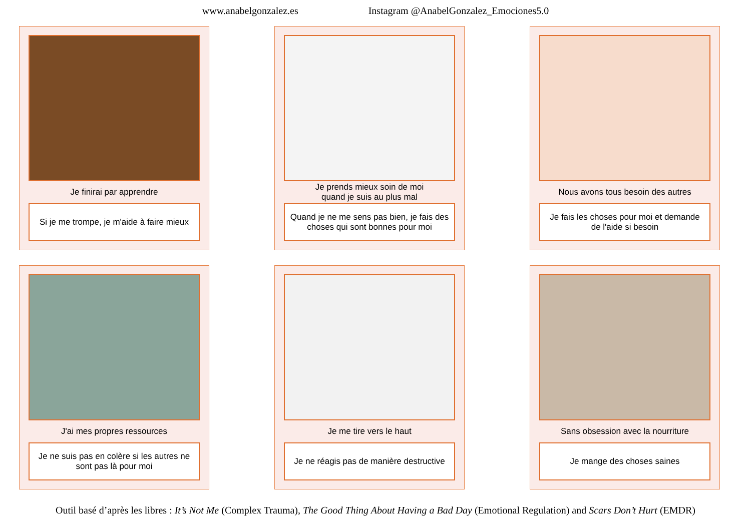www.anabelgonzalez.es Instagram @AnabelGonzalez_Emociones5.0
Je finirai par apprendre
Si je me trompe, je m'aide à faire mieux
Je prends mieux soin de moi
quand je suis au plus mal
Quand je ne me sens pas bien, je fais des choses qui sont bonnes pour moi
Nous avons tous besoin des autres
Je fais les choses pour moi et demande de l'aide si besoin
J'ai mes propres ressources
Je ne suis pas en colère si les autres ne sont pas là pour moi
Je me tire vers le haut
Je ne réagis pas de manière destructive
Sans obsession avec la nourriture
Je mange des choses saines
Outil basé d’après les libres : It’s Not Me (Complex Trauma), The Good Thing About Having a Bad Day (Emotional Regulation) and Scars Don’t Hurt (EMDR)